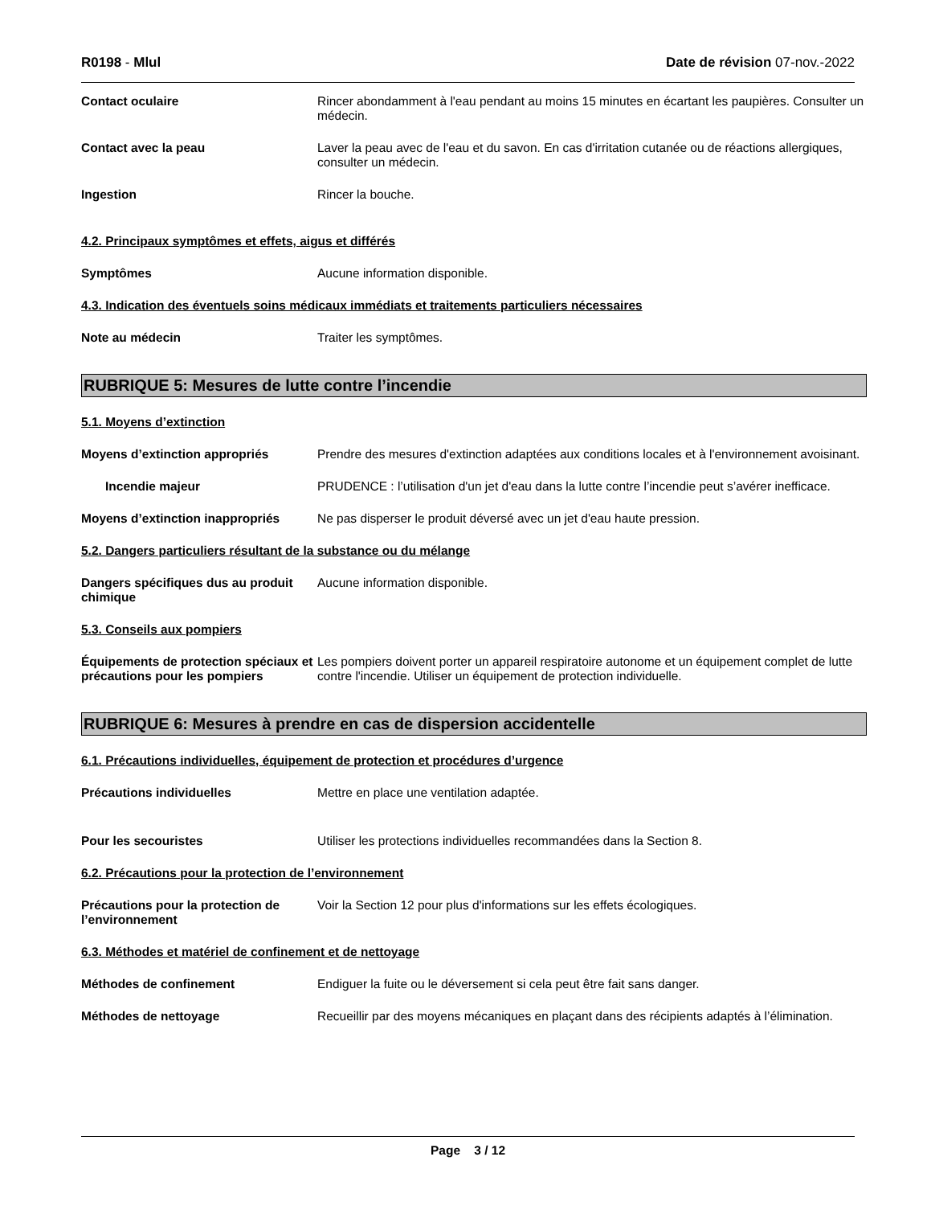R0198 - Mlul Date de révision 07-nov.-2022
Contact oculaire Rincer abondamment à l'eau pendant au moins 15 minutes en écartant les paupières. Consulter un médecin.
Contact avec la peau Laver la peau avec de l'eau et du savon. En cas d'irritation cutanée ou de réactions allergiques, consulter un médecin.
Ingestion Rincer la bouche.
4.2. Principaux symptômes et effets, aigus et différés
Symptômes Aucune information disponible.
4.3. Indication des éventuels soins médicaux immédiats et traitements particuliers nécessaires
Note au médecin Traiter les symptômes.
RUBRIQUE 5: Mesures de lutte contre l’incendie
5.1. Moyens d’extinction
Moyens d’extinction appropriés Prendre des mesures d'extinction adaptées aux conditions locales et à l'environnement avoisinant.
Incendie majeur PRUDENCE : l’utilisation d'un jet d'eau dans la lutte contre l’incendie peut s’avérer inefficace.
Moyens d’extinction inappropriés
Ne pas disperser le produit déversé avec un jet d'eau haute pression.
5.2. Dangers particuliers résultant de la substance ou du mélange
Dangers spécifiques dus au produit chimique
Aucune information disponible.
5.3. Conseils aux pompiers
Équipements de protection spéciaux et précautions pour les pompiers
Les pompiers doivent porter un appareil respiratoire autonome et un équipement complet de lutte contre l'incendie. Utiliser un équipement de protection individuelle.
RUBRIQUE 6: Mesures à prendre en cas de dispersion accidentelle
6.1. Précautions individuelles, équipement de protection et procédures d’urgence
Précautions individuelles Mettre en place une ventilation adaptée.
Pour les secouristes Utiliser les protections individuelles recommandées dans la Section 8.
6.2. Précautions pour la protection de l’environnement
Précautions pour la protection de l’environnement
Voir la Section 12 pour plus d'informations sur les effets écologiques.
6.3. Méthodes et matériel de confinement et de nettoyage
Méthodes de confinement Endiguer la fuite ou le déversement si cela peut être fait sans danger.
Méthodes de nettoyage Recueillir par des moyens mécaniques en plaçant dans des récipients adaptés à l’élimination.
Page 3 / 12